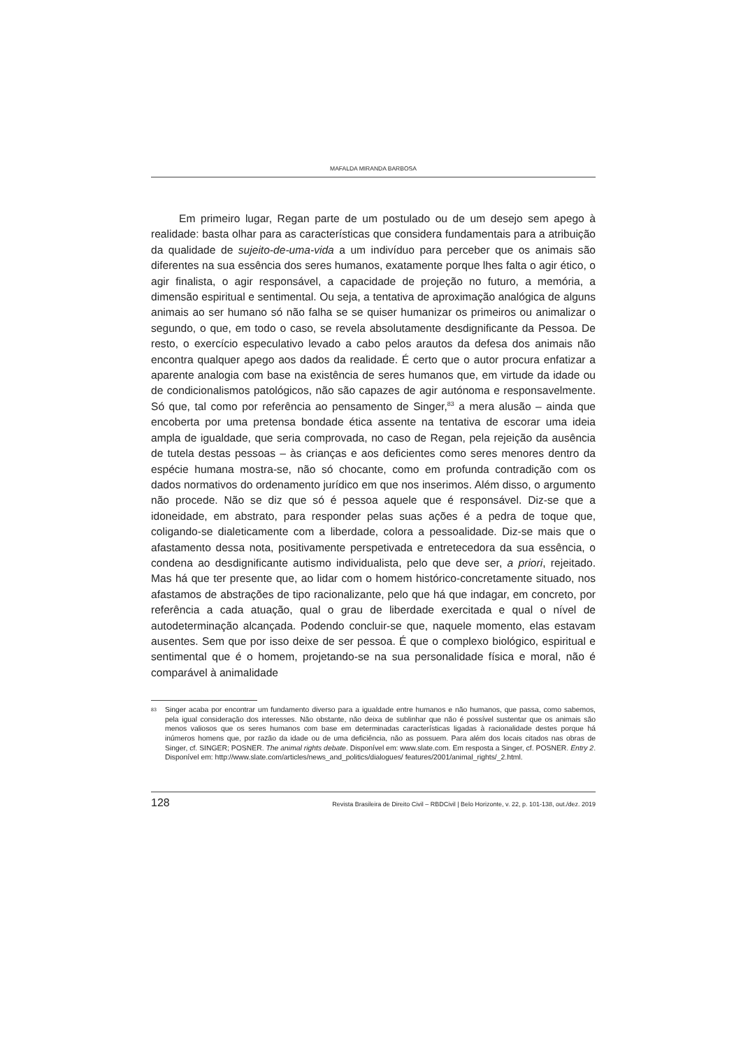MAFALDA MIRANDA BARBOSA
Em primeiro lugar, Regan parte de um postulado ou de um desejo sem apego à realidade: basta olhar para as características que considera fundamentais para a atribuição da qualidade de sujeito-de-uma-vida a um indivíduo para perceber que os animais são diferentes na sua essência dos seres humanos, exatamente porque lhes falta o agir ético, o agir finalista, o agir responsável, a capacidade de projeção no futuro, a memória, a dimensão espiritual e sentimental. Ou seja, a tentativa de aproximação analógica de alguns animais ao ser humano só não falha se se quiser humanizar os primeiros ou animalizar o segundo, o que, em todo o caso, se revela absolutamente desdignificante da Pessoa. De resto, o exercício especulativo levado a cabo pelos arautos da defesa dos animais não encontra qualquer apego aos dados da realidade. É certo que o autor procura enfatizar a aparente analogia com base na existência de seres humanos que, em virtude da idade ou de condicionalismos patológicos, não são capazes de agir autónoma e responsavelmente. Só que, tal como por referência ao pensamento de Singer,<sup>83</sup> a mera alusão – ainda que encoberta por uma pretensa bondade ética assente na tentativa de escorar uma ideia ampla de igualdade, que seria comprovada, no caso de Regan, pela rejeição da ausência de tutela destas pessoas – às crianças e aos deficientes como seres menores dentro da espécie humana mostra-se, não só chocante, como em profunda contradição com os dados normativos do ordenamento jurídico em que nos inserimos. Além disso, o argumento não procede. Não se diz que só é pessoa aquele que é responsável. Diz-se que a idoneidade, em abstrato, para responder pelas suas ações é a pedra de toque que, coligando-se dialeticamente com a liberdade, colora a pessoalidade. Diz-se mais que o afastamento dessa nota, positivamente perspetivada e entretecedora da sua essência, o condena ao desdignificante autismo individualista, pelo que deve ser, a priori, rejeitado. Mas há que ter presente que, ao lidar com o homem histórico-concretamente situado, nos afastamos de abstrações de tipo racionalizante, pelo que há que indagar, em concreto, por referência a cada atuação, qual o grau de liberdade exercitada e qual o nível de autodeterminação alcançada. Podendo concluir-se que, naquele momento, elas estavam ausentes. Sem que por isso deixe de ser pessoa. É que o complexo biológico, espiritual e sentimental que é o homem, projetando-se na sua personalidade física e moral, não é comparável à animalidade
83 Singer acaba por encontrar um fundamento diverso para a igualdade entre humanos e não humanos, que passa, como sabemos, pela igual consideração dos interesses. Não obstante, não deixa de sublinhar que não é possível sustentar que os animais são menos valiosos que os seres humanos com base em determinadas características ligadas à racionalidade destes porque há inúmeros homens que, por razão da idade ou de uma deficiência, não as possuem. Para além dos locais citados nas obras de Singer, cf. SINGER; POSNER. The animal rights debate. Disponível em: www.slate.com. Em resposta a Singer, cf. POSNER. Entry 2. Disponível em: http://www.slate.com/articles/news_and_politics/dialogues/ features/2001/animal_rights/_2.html.
128 Revista Brasileira de Direito Civil – RBDCivil | Belo Horizonte, v. 22, p. 101-138, out./dez. 2019